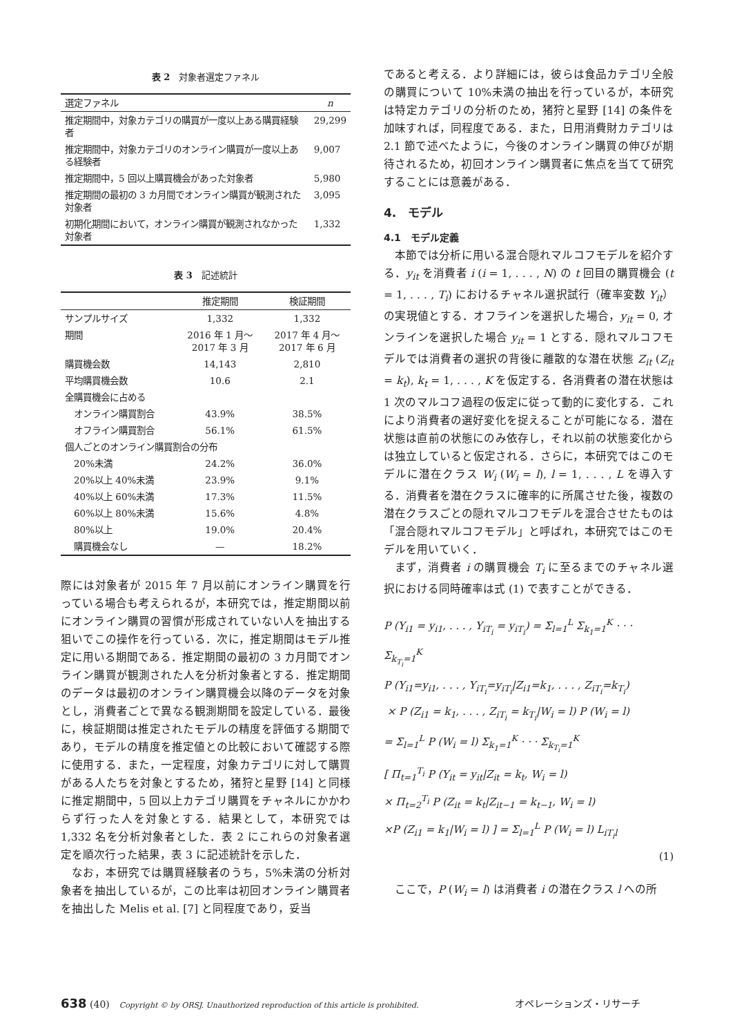表 2　対象者選定ファネル
| 選定ファネル | n |
| --- | --- |
| 推定期間中，対象カテゴリの購買が一度以上ある購買経験者 | 29,299 |
| 推定期間中，対象カテゴリのオンライン購買が一度以上ある経験者 | 9,007 |
| 推定期間中，5 回以上購買機会があった対象者 | 5,980 |
| 推定期間の最初の 3 カ月間でオンライン購買が観測された対象者 | 3,095 |
| 初期化期間において，オンライン購買が観測されなかった対象者 | 1,332 |
表 3　記述統計
| | 推定期間 | 検証期間 |
| --- | --- | --- |
| サンプルサイズ | 1,332 | 1,332 |
| 期間 | 2016 年 1 月〜 2017 年 3 月 | 2017 年 4 月〜 2017 年 6 月 |
| 購買機会数 | 14,143 | 2,810 |
| 平均購買機会数 | 10.6 | 2.1 |
| 全購買機会に占める | | |
| オンライン購買割合 | 43.9% | 38.5% |
| オフライン購買割合 | 56.1% | 61.5% |
| 個人ごとのオンライン購買割合の分布 | | |
| 20%未満 | 24.2% | 36.0% |
| 20%以上 40%未満 | 23.9% | 9.1% |
| 40%以上 60%未満 | 17.3% | 11.5% |
| 60%以上 80%未満 | 15.6% | 4.8% |
| 80%以上 | 19.0% | 20.4% |
| 購買機会なし | — | 18.2% |
際には対象者が 2015 年 7 月以前にオンライン購買を行っている場合も考えられるが，本研究では，推定期間以前にオンライン購買の習慣が形成されていない人を抽出する狙いでこの操作を行っている．次に，推定期間はモデル推定に用いる期間である．推定期間の最初の 3 カ月間でオンライン購買が観測された人を分析対象者とする．推定期間のデータは最初のオンライン購買機会以降のデータを対象とし，消費者ごとで異なる観測期間を設定している．最後に，検証期間は推定されたモデルの精度を評価する期間であり，モデルの精度を推定値との比較において確認する際に使用する．また，一定程度，対象カテゴリに対して購買がある人たちを対象とするため，猪狩と星野 [14] と同様に推定期間中，5 回以上カテゴリ購買をチャネルにかかわらず行った人を対象とする．結果として，本研究では 1,332 名を分析対象者とした．表 2 にこれらの対象者選定を順次行った結果，表 3 に記述統計を示した．
なお，本研究では購買経験者のうち，5%未満の分析対象者を抽出しているが，この比率は初回オンライン購買者を抽出した Melis et al. [7] と同程度であり，妥当
であると考える．より詳細には，彼らは食品カテゴリ全般の購買について 10%未満の抽出を行っているが，本研究は特定カテゴリの分析のため，猪狩と星野 [14] の条件を加味すれば，同程度である．また，日用消費財カテゴリは 2.1 節で述べたように，今後のオンライン購買の伸びが期待されるため，初回オンライン購買者に焦点を当てて研究することには意義がある．
4.　モデル
4.1　モデル定義
本節では分析に用いる混合隠れマルコフモデルを紹介する．y<sub>it</sub> を消費者 i (i = 1, . . . , N) の t 回目の購買機会 (t = 1, . . . , T<sub>i</sub>) におけるチャネル選択試行（確率変数 Y<sub>it</sub>）の実現値とする．オフラインを選択した場合，y<sub>it</sub> = 0, オンラインを選択した場合 y<sub>it</sub> = 1 とする．隠れマルコフモデルでは消費者の選択の背後に離散的な潜在状態 Z<sub>it</sub> (Z<sub>it</sub> = k<sub>t</sub>), k<sub>t</sub> = 1, . . . , K を仮定する．各消費者の潜在状態は 1 次のマルコフ過程の仮定に従って動的に変化する．これにより消費者の選好変化を捉えることが可能になる．潜在状態は直前の状態にのみ依存し，それ以前の状態変化からは独立していると仮定される．さらに，本研究ではこのモデルに潜在クラス W<sub>i</sub> (W<sub>i</sub> = l), l = 1, . . . , L を導入する．消費者を潜在クラスに確率的に所属させた後，複数の潜在クラスごとの隠れマルコフモデルを混合させたものは「混合隠れマルコフモデル」と呼ばれ，本研究ではこのモデルを用いていく．
まず，消費者 i の購買機会 T<sub>i</sub> に至るまでのチャネル選択における同時確率は式 (1) で表すことができる．
P (Y<sub>i1</sub> = y<sub>i1</sub>, . . . , Y<sub>iT<sub>i</sub></sub> = y<sub>iT<sub>i</sub></sub>) = Σ<sub>l=1</sub><sup>L</sup> Σ<sub>k<sub>1</sub>=1</sub><sup>K</sup> · · · Σ<sub>k<sub>T<sub>i</sub></sub>=1</sub><sup>K</sup>
P (Y<sub>i1</sub>=y<sub>i1</sub>, . . . , Y<sub>iT<sub>i</sub></sub>=y<sub>iT<sub>i</sub></sub>|Z<sub>i1</sub>=k<sub>1</sub>, . . . , Z<sub>iT<sub>i</sub></sub>=k<sub>T<sub>i</sub></sub>)
× P (Z<sub>i1</sub> = k<sub>1</sub>, . . . , Z<sub>iT<sub>i</sub></sub> = k<sub>T<sub>i</sub></sub>|W<sub>i</sub> = l) P (W<sub>i</sub> = l)
= Σ<sub>l=1</sub><sup>L</sup> P (W<sub>i</sub> = l) Σ<sub>k<sub>1</sub>=1</sub><sup>K</sup> · · · Σ<sub>k<sub>T<sub>i</sub></sub>=1</sub><sup>K</sup>
[ Π<sub>t=1</sub><sup>T<sub>i</sub></sup> P (Y<sub>it</sub> = y<sub>it</sub>|Z<sub>it</sub> = k<sub>t</sub>, W<sub>i</sub> = l)
× Π<sub>t=2</sub><sup>T<sub>i</sub></sup> P (Z<sub>it</sub> = k<sub>t</sub>|Z<sub>it−1</sub> = k<sub>t−1</sub>, W<sub>i</sub> = l)
×P (Z<sub>i1</sub> = k<sub>1</sub>|W<sub>i</sub> = l) ] = Σ<sub>l=1</sub><sup>L</sup> P (W<sub>i</sub> = l) L<sub>iT<sub>i</sub>l</sub>
(1)
ここで，P (W<sub>i</sub> = l) は消費者 i の潜在クラス l への所
638 (40)　Copyright © by ORSJ. Unauthorized reproduction of this article is prohibited. オペレーションズ・リサーチ